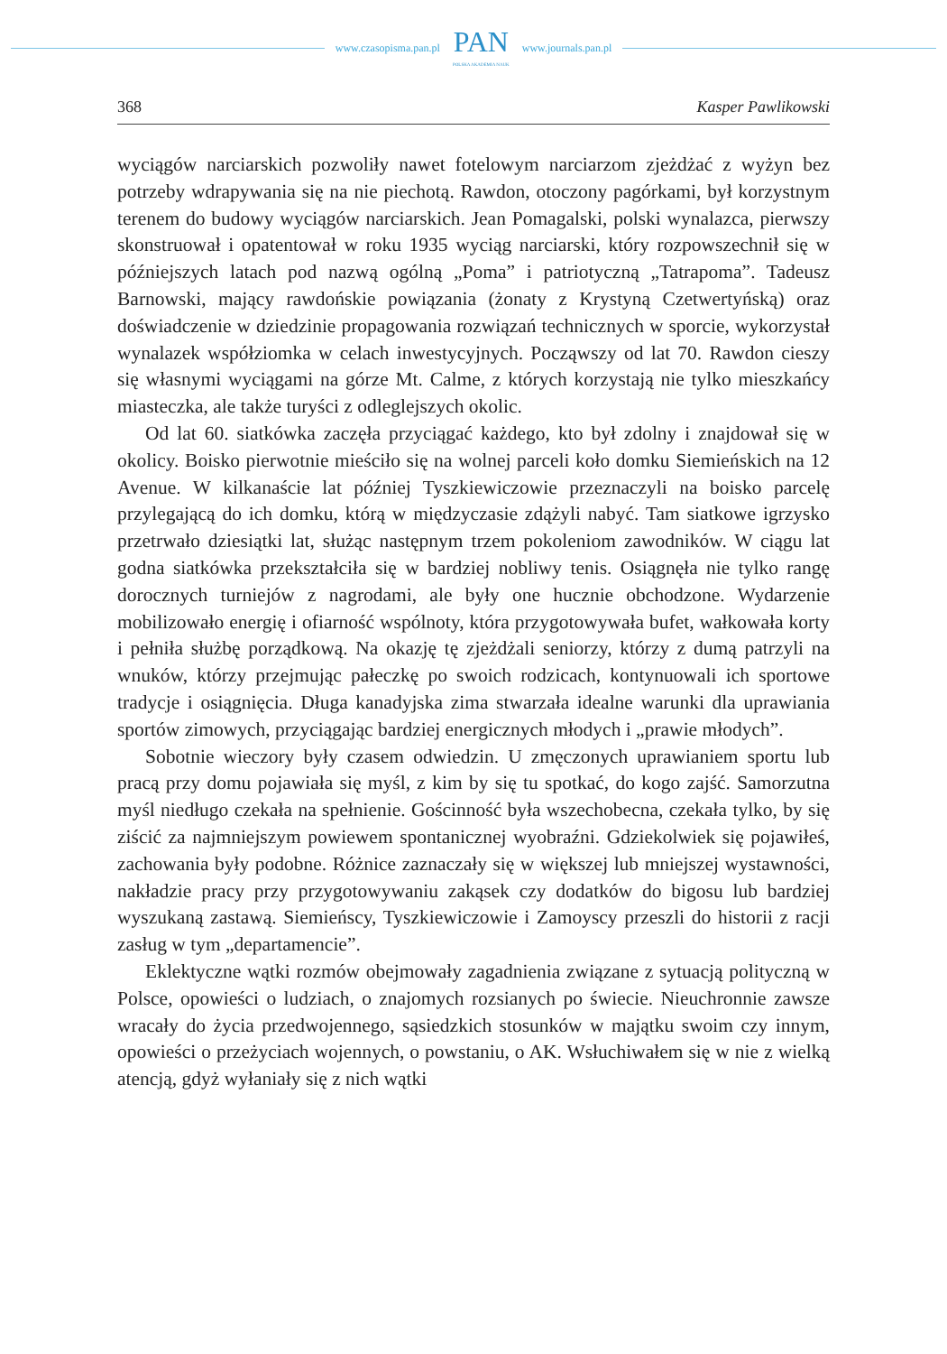www.czasopisma.pan.pl
PAN
POLSKA AKADEMIA NAUK
www.journals.pan.pl
368 Kasper Pawlikowski
wyciągów narciarskich pozwoliły nawet fotelowym narciarzom zjeżdżać z wyżyn bez potrzeby wdrapywania się na nie piechotą. Rawdon, otoczony pagórkami, był korzystnym terenem do budowy wyciągów narciarskich. Jean Pomagalski, polski wynalazca, pierwszy skonstruował i opatentował w roku 1935 wyciąg narciarski, który rozpowszechnił się w późniejszych latach pod nazwą ogólną „Poma” i patriotyczną „Tatrapoma”. Tadeusz Barnowski, mający rawdońskie powiązania (żonaty z Krystyną Czetwertyńską) oraz doświadczenie w dziedzinie propagowania rozwiązań technicznych w sporcie, wykorzystał wynalazek współziomka w celach inwestycyjnych. Począwszy od lat 70. Rawdon cieszy się własnymi wyciągami na górze Mt. Calme, z których korzystają nie tylko mieszkańcy miasteczka, ale także turyści z odleglejszych okolic.
Od lat 60. siatkówka zaczęła przyciągać każdego, kto był zdolny i znajdował się w okolicy. Boisko pierwotnie mieściło się na wolnej parceli koło domku Siemieńskich na 12 Avenue. W kilkanaście lat później Tyszkiewiczowie przeznaczyli na boisko parcelę przylegającą do ich domku, którą w międzyczasie zdążyli nabyć. Tam siatkowe igrzysko przetrwało dziesiątki lat, służąc następnym trzem pokoleniom zawodników. W ciągu lat godna siatkówka przekształciła się w bardziej nobliwy tenis. Osiągnęła nie tylko rangę dorocznych turniejów z nagrodami, ale były one hucznie obchodzone. Wydarzenie mobilizowało energię i ofiarność wspólnoty, która przygotowywała bufet, wałkowała korty i pełniła służbę porządkową. Na okazję tę zjeżdżali seniorzy, którzy z dumą patrzyli na wnuków, którzy przejmując pałeczkę po swoich rodzicach, kontynuowali ich sportowe tradycje i osiągnięcia. Długa kanadyjska zima stwarzała idealne warunki dla uprawiania sportów zimowych, przyciągając bardziej energicznych młodych i „prawie młodych”.
Sobotnie wieczory były czasem odwiedzin. U zmęczonych uprawianiem sportu lub pracą przy domu pojawiała się myśl, z kim by się tu spotkać, do kogo zajść. Samorzutna myśl niedługo czekała na spełnienie. Gościnność była wszechobecna, czekała tylko, by się ziścić za najmniejszym powiewem spontanicznej wyobraźni. Gdziekolwiek się pojawiłeś, zachowania były podobne. Różnice zaznaczały się w większej lub mniejszej wystawności, nakładzie pracy przy przygotowywaniu zakąsek czy dodatków do bigosu lub bardziej wyszukaną zastawą. Siemieńscy, Tyszkiewiczowie i Zamoyscy przeszli do historii z racji zasług w tym „departamencie”.
Eklektyczne wątki rozmów obejmowały zagadnienia związane z sytuacją polityczną w Polsce, opowieści o ludziach, o znajomych rozsianych po świecie. Nieuchronnie zawsze wracały do życia przedwojennego, sąsiedzkich stosunków w majątku swoim czy innym, opowieści o przeżyciach wojennych, o powstaniu, o AK. Wsłuchiwałem się w nie z wielką atencją, gdyż wyłaniały się z nich wątki